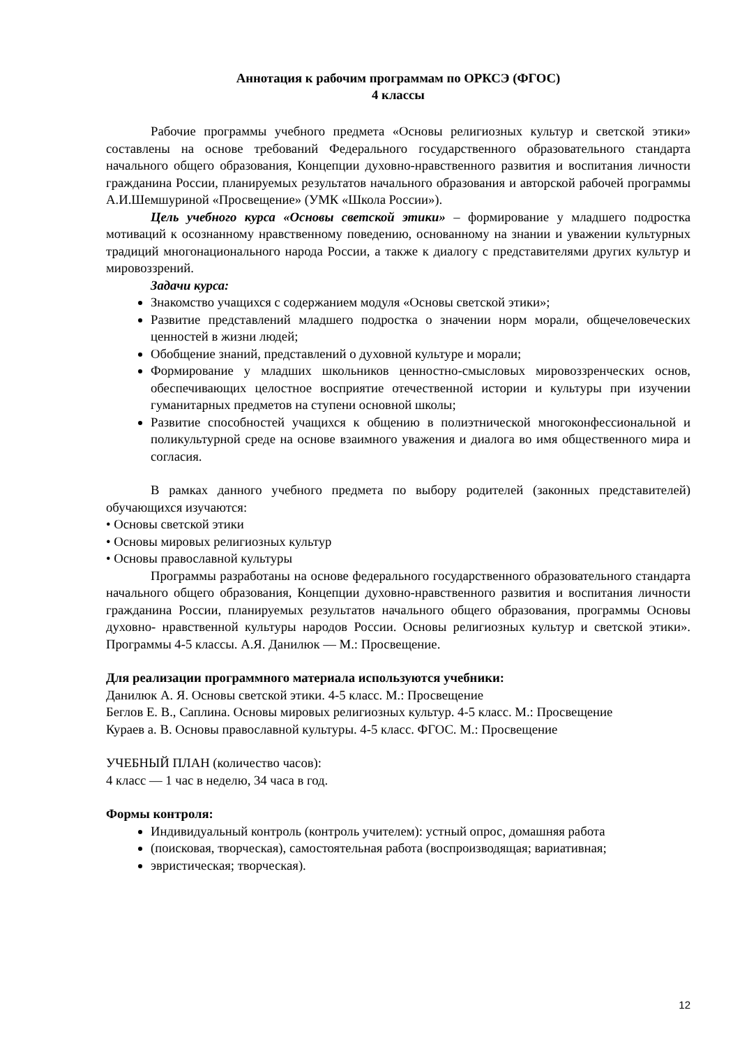Аннотация к рабочим программам по ОРКСЭ (ФГОС)
4 классы
Рабочие программы учебного предмета «Основы религиозных культур и светской этики» составлены на основе требований Федерального государственного образовательного стандарта начального общего образования, Концепции духовно-нравственного развития и воспитания личности гражданина России, планируемых результатов начального образования и авторской рабочей программы А.И.Шемшуриной «Просвещение» (УМК «Школа России»).
Цель учебного курса «Основы светской этики» – формирование у младшего подростка мотиваций к осознанному нравственному поведению, основанному на знании и уважении культурных традиций многонационального народа России, а также к диалогу с представителями других культур и мировоззрений.
Задачи курса:
Знакомство учащихся с содержанием модуля «Основы светской этики»;
Развитие представлений младшего подростка о значении норм морали, общечеловеческих ценностей в жизни людей;
Обобщение знаний, представлений о духовной культуре и морали;
Формирование у младших школьников ценностно-смысловых мировоззренческих основ, обеспечивающих целостное восприятие отечественной истории и культуры при изучении гуманитарных предметов на ступени основной школы;
Развитие способностей учащихся к общению в полиэтнической многоконфессиональной и поликультурной среде на основе взаимного уважения и диалога во имя общественного мира и согласия.
В рамках данного учебного предмета по выбору родителей (законных представителей) обучающихся изучаются:
• Основы светской этики
• Основы мировых религиозных культур
• Основы православной культуры
Программы разработаны на основе федерального государственного образовательного стандарта начального общего образования, Концепции духовно-нравственного развития и воспитания личности гражданина России, планируемых результатов начального общего образования, программы Основы духовно- нравственной культуры народов России. Основы религиозных культур и светской этики». Программы 4-5 классы. А.Я. Данилюк — М.: Просвещение.
Для реализации программного материала используются учебники:
Данилюк А. Я. Основы светской этики. 4-5 класс. М.: Просвещение
Беглов Е. В., Саплина. Основы мировых религиозных культур. 4-5 класс. М.: Просвещение
Кураев а. В. Основы православной культуры. 4-5 класс. ФГОС. М.: Просвещение
УЧЕБНЫЙ ПЛАН (количество часов):
4 класс — 1 час в неделю, 34 часа в год.
Формы контроля:
Индивидуальный контроль (контроль учителем): устный опрос, домашняя работа
(поисковая, творческая), самостоятельная работа (воспроизводящая; вариативная;
эвристическая; творческая).
12